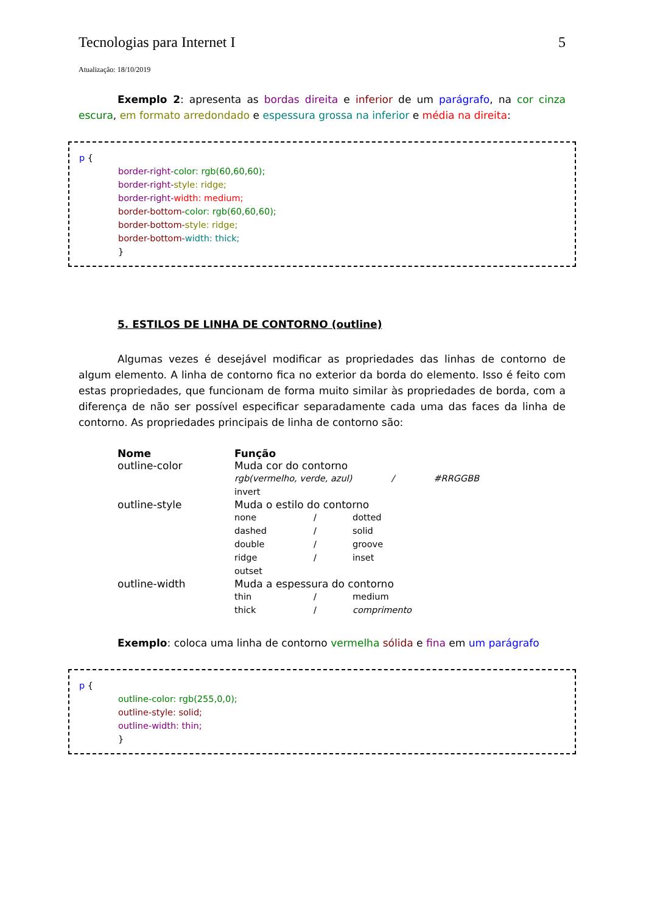Tecnologias para Internet I 5
Atualização: 18/10/2019
Exemplo 2: apresenta as bordas direita e inferior de um parágrafo, na cor cinza escura, em formato arredondado e espessura grossa na inferior e média na direita:
p {
border-right-color: rgb(60,60,60);
border-right-style: ridge;
border-right-width: medium;
border-bottom-color: rgb(60,60,60);
border-bottom-style: ridge;
border-bottom-width: thick;
}
5. ESTILOS DE LINHA DE CONTORNO (outline)
Algumas vezes é desejável modificar as propriedades das linhas de contorno de algum elemento. A linha de contorno fica no exterior da borda do elemento. Isso é feito com estas propriedades, que funcionam de forma muito similar às propriedades de borda, com a diferença de não ser possível especificar separadamente cada uma das faces da linha de contorno. As propriedades principais de linha de contorno são:
| Nome | Função | | |
| --- | --- | --- | --- |
| outline-color | Muda cor do contorno | | |
| | rgb(vermelho, verde, azul) / #RRGGBB invert | | |
| outline-style | Muda o estilo do contorno | | |
| | none | / | dotted |
| | dashed | / | solid |
| | double | / | groove |
| | ridge | / | inset |
| | outset | | |
| outline-width | Muda a espessura do contorno | | |
| | thin | / | medium |
| | thick | / | comprimento |
Exemplo: coloca uma linha de contorno vermelha sólida e fina em um parágrafo
p {
outline-color: rgb(255,0,0);
outline-style: solid;
outline-width: thin;
}